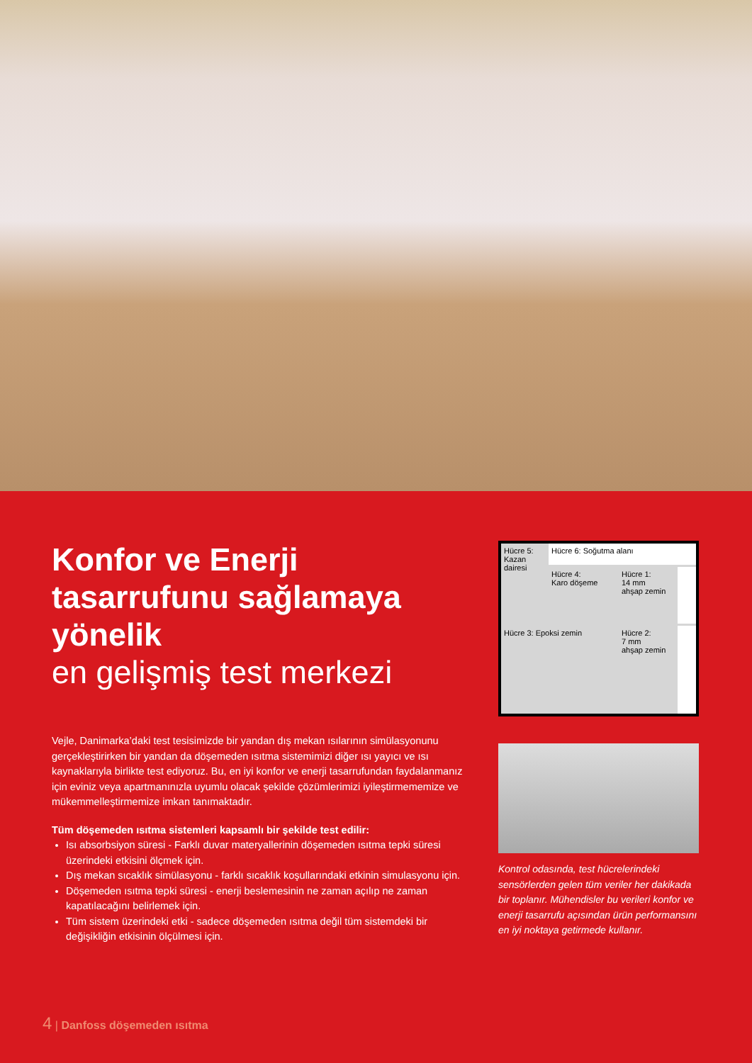Konfor ve Enerji tasarrufunu sağlamaya yönelik
en gelişmiş test merkezi
Vejle, Danimarka’daki test tesisimizde bir yandan dış mekan ısılarının simülasyonunu gerçekleştirirken bir yandan da döşemeden ısıtma sistemimizi diğer ısı yayıcı ve ısı kaynaklarıyla birlikte test ediyoruz. Bu, en iyi konfor ve enerji tasarrufundan faydalanmanız için eviniz veya apartmanınızla uyumlu olacak şekilde çözümlerimizi iyileştirmememize ve mükemmelleştirmemize imkan tanımaktadır.
Tüm döşemeden ısıtma sistemleri kapsamlı bir şekilde test edilir:
Isı absorbsiyon süresi - Farklı duvar materyallerinin döşemeden ısıtma tepki süresi üzerindeki etkisini ölçmek için.
Dış mekan sıcaklık simülasyonu - farklı sıcaklık koşullarındaki etkinin simulasyonu için.
Döşemeden ısıtma tepki süresi - enerji beslemesinin ne zaman açılıp ne zaman kapatılacağını belirlemek için.
Tüm sistem üzerindeki etki - sadece döşemeden ısıtma değil tüm sistemdeki bir değişikliğin etkisinin ölçülmesi için.
Hücre 5:
Kazan
dairesi
Hücre 6: Soğutma alanı
Hücre 4:
Karo döşeme
Hücre 1:
14 mm
ahşap zemin
Hücre 3: Epoksi zemin
Hücre 2:
7 mm
ahşap zemin
Kontrol odasında, test hücrelerindeki sensörlerden gelen tüm veriler her dakikada bir toplanır. Mühendisler bu verileri konfor ve enerji tasarrufu açısından ürün performansını en iyi noktaya getirmede kullanır.
4 | Danfoss döşemeden ısıtma